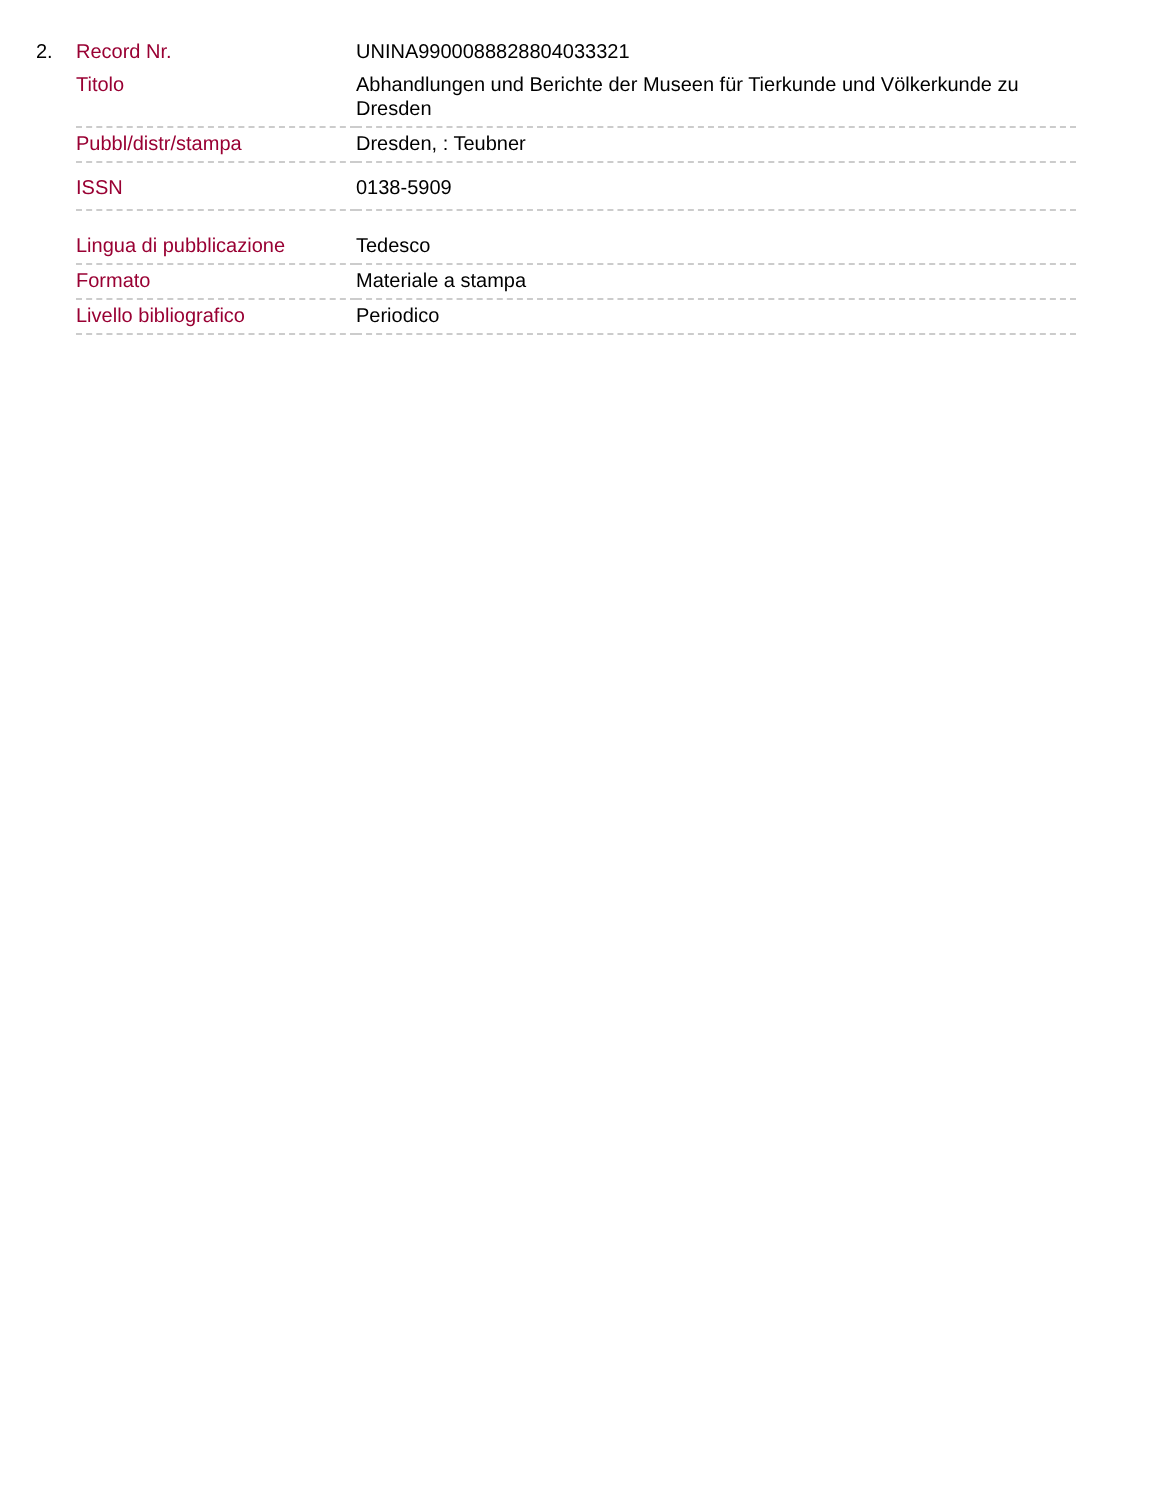| 2. | Record Nr. | UNINA9900088828804033321 |
| | Titolo | Abhandlungen und Berichte der Museen für Tierkunde und Völkerkunde zu Dresden |
| | Pubbl/distr/stampa | Dresden, : Teubner |
| | ISSN | 0138-5909 |
| | Lingua di pubblicazione | Tedesco |
| | Formato | Materiale a stampa |
| | Livello bibliografico | Periodico |